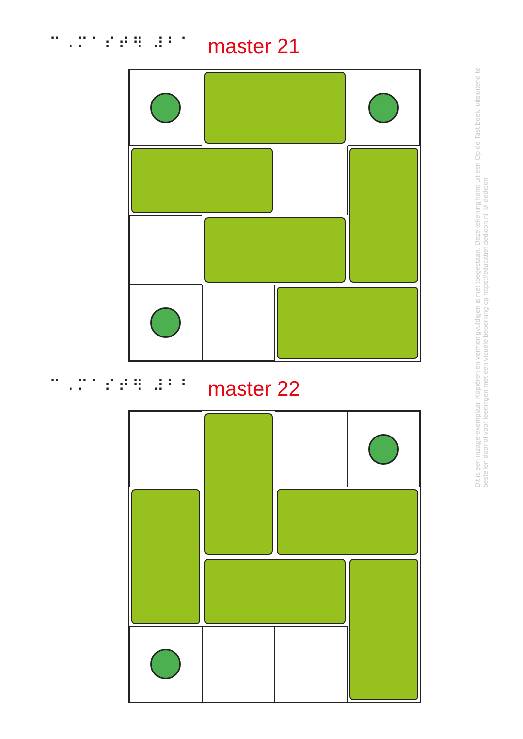⠉⠠⠍⠁⠎⠞⠻ ⠼⠃⠁ master 21
⠉⠠⠍⠁⠎⠞⠻ ⠼⠃⠃ master 22
Dit is een inzage-exemplaar. Kopiëren en vermenigvuldigen is niet toegestaan. Deze tekening komt uit een Op de Tast boek, uitsluitend te bestellen door of voor leerlingen met een visuele beperking op https://educatief.dedicon.nl © dedicon